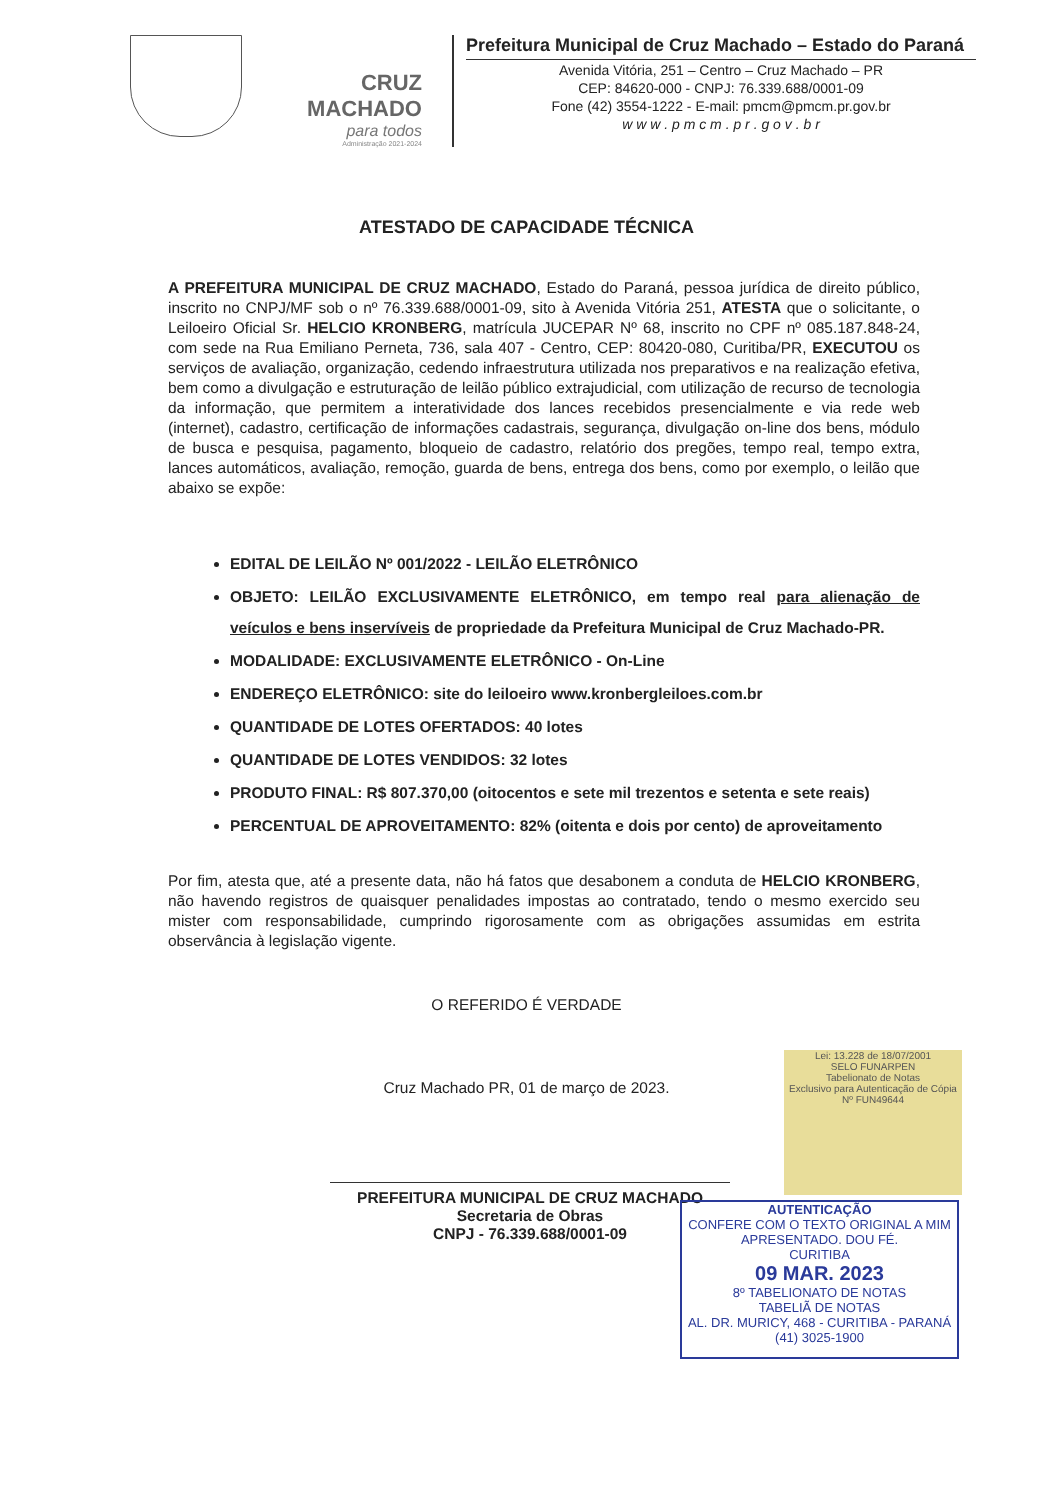CRUZ MACHADO
para todos
Administração 2021-2024
Prefeitura Municipal de Cruz Machado – Estado do Paraná
Avenida Vitória, 251 – Centro – Cruz Machado – PR
CEP: 84620-000 - CNPJ: 76.339.688/0001-09
Fone (42) 3554-1222 - E-mail: pmcm@pmcm.pr.gov.br
w w w . p m c m . p r . g o v . b r
ATESTADO DE CAPACIDADE TÉCNICA
A PREFEITURA MUNICIPAL DE CRUZ MACHADO, Estado do Paraná, pessoa jurídica de direito público, inscrito no CNPJ/MF sob o nº 76.339.688/0001-09, sito à Avenida Vitória 251, ATESTA que o solicitante, o Leiloeiro Oficial Sr. HELCIO KRONBERG, matrícula JUCEPAR Nº 68, inscrito no CPF nº 085.187.848-24, com sede na Rua Emiliano Perneta, 736, sala 407 - Centro, CEP: 80420-080, Curitiba/PR, EXECUTOU os serviços de avaliação, organização, cedendo infraestrutura utilizada nos preparativos e na realização efetiva, bem como a divulgação e estruturação de leilão público extrajudicial, com utilização de recurso de tecnologia da informação, que permitem a interatividade dos lances recebidos presencialmente e via rede web (internet), cadastro, certificação de informações cadastrais, segurança, divulgação on-line dos bens, módulo de busca e pesquisa, pagamento, bloqueio de cadastro, relatório dos pregões, tempo real, tempo extra, lances automáticos, avaliação, remoção, guarda de bens, entrega dos bens, como por exemplo, o leilão que abaixo se expõe:
EDITAL DE LEILÃO Nº 001/2022 - LEILÃO ELETRÔNICO
OBJETO: LEILÃO EXCLUSIVAMENTE ELETRÔNICO, em tempo real para alienação de veículos e bens inservíveis de propriedade da Prefeitura Municipal de Cruz Machado-PR.
MODALIDADE: EXCLUSIVAMENTE ELETRÔNICO - On-Line
ENDEREÇO ELETRÔNICO: site do leiloeiro www.kronbergleiloes.com.br
QUANTIDADE DE LOTES OFERTADOS: 40 lotes
QUANTIDADE DE LOTES VENDIDOS: 32 lotes
PRODUTO FINAL: R$ 807.370,00 (oitocentos e sete mil trezentos e setenta e sete reais)
PERCENTUAL DE APROVEITAMENTO: 82% (oitenta e dois por cento) de aproveitamento
Por fim, atesta que, até a presente data, não há fatos que desabonem a conduta de HELCIO KRONBERG, não havendo registros de quaisquer penalidades impostas ao contratado, tendo o mesmo exercido seu mister com responsabilidade, cumprindo rigorosamente com as obrigações assumidas em estrita observância à legislação vigente.
O REFERIDO É VERDADE
Cruz Machado PR, 01 de março de 2023.
PREFEITURA MUNICIPAL DE CRUZ MACHADO
Secretaria de Obras
CNPJ - 76.339.688/0001-09
Lei: 13.228 de 18/07/2001
SELO FUNARPEN
Tabelionato de Notas
Exclusivo para Autenticação de Cópia
Nº FUN49644
AUTENTICAÇÃO
CONFERE COM O TEXTO ORIGINAL A MIM APRESENTADO. DOU FÉ.
CURITIBA
09 MAR. 2023
8º TABELIONATO DE NOTAS
TABELIÃ DE NOTAS
AL. DR. MURICY, 468 - CURITIBA - PARANÁ (41) 3025-1900